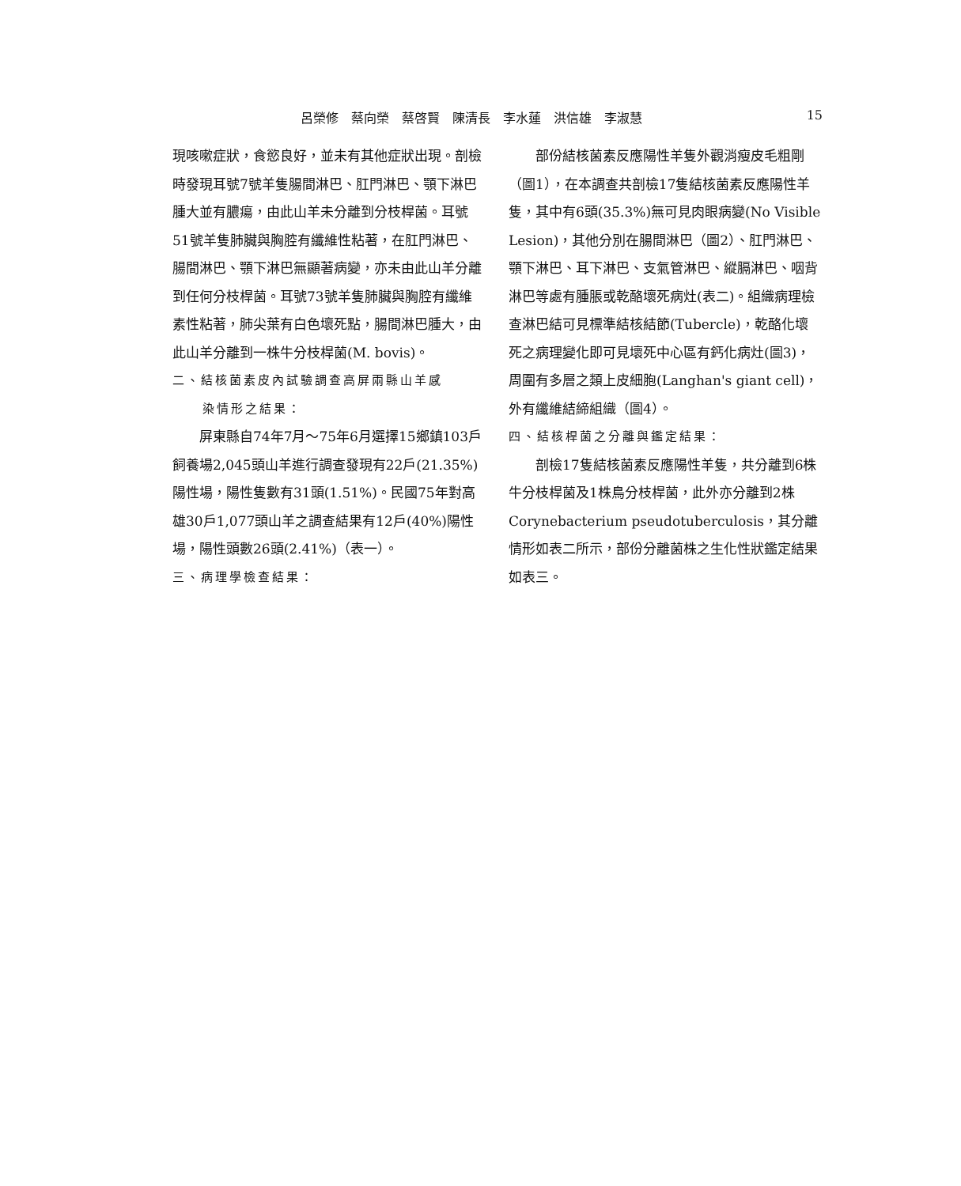呂榮修　蔡向榮　蔡啓賢　陳清長　李水蓮　洪信雄　李淑慧 15
現咳嗽症狀，食慾良好，並未有其他症狀出現。剖檢時發現耳號7號羊隻腸間淋巴、肛門淋巴、顎下淋巴腫大並有膿瘍，由此山羊未分離到分枝桿菌。耳號51號羊隻肺臟與胸腔有纖維性粘著，在肛門淋巴、腸間淋巴、顎下淋巴無顯著病變，亦未由此山羊分離到任何分枝桿菌。耳號73號羊隻肺臟與胸腔有纖維素性粘著，肺尖葉有白色壞死點，腸間淋巴腫大，由此山羊分離到一株牛分枝桿菌(M. bovis)。
二、結核菌素皮內試驗調查高屏兩縣山羊感
染情形之結果：
屏東縣自74年7月～75年6月選擇15鄉鎮103戶飼養場2,045頭山羊進行調查發現有22戶(21.35%)陽性場，陽性隻數有31頭(1.51%)。民國75年對高雄30戶1,077頭山羊之調查結果有12戶(40%)陽性場，陽性頭數26頭(2.41%)（表一）。
三、病理學檢查結果：
部份結核菌素反應陽性羊隻外觀消瘦皮毛粗剛（圖1），在本調查共剖檢17隻結核菌素反應陽性羊隻，其中有6頭(35.3%)無可見肉眼病變(No Visible Lesion)，其他分別在腸間淋巴（圖2）、肛門淋巴、顎下淋巴、耳下淋巴、支氣管淋巴、縱膈淋巴、咽背淋巴等處有腫脹或乾酪壞死病灶(表二)。組織病理檢查淋巴結可見標準結核結節(Tubercle)，乾酪化壞死之病理變化即可見壞死中心區有鈣化病灶(圖3)，周圍有多層之類上皮細胞(Langhan's giant cell)，外有纖維結締組織（圖4）。
四、結核桿菌之分離與鑑定結果：
剖檢17隻結核菌素反應陽性羊隻，共分離到6株牛分枝桿菌及1株鳥分枝桿菌，此外亦分離到2株Corynebacterium pseudotuberculosis，其分離情形如表二所示，部份分離菌株之生化性狀鑑定結果如表三。